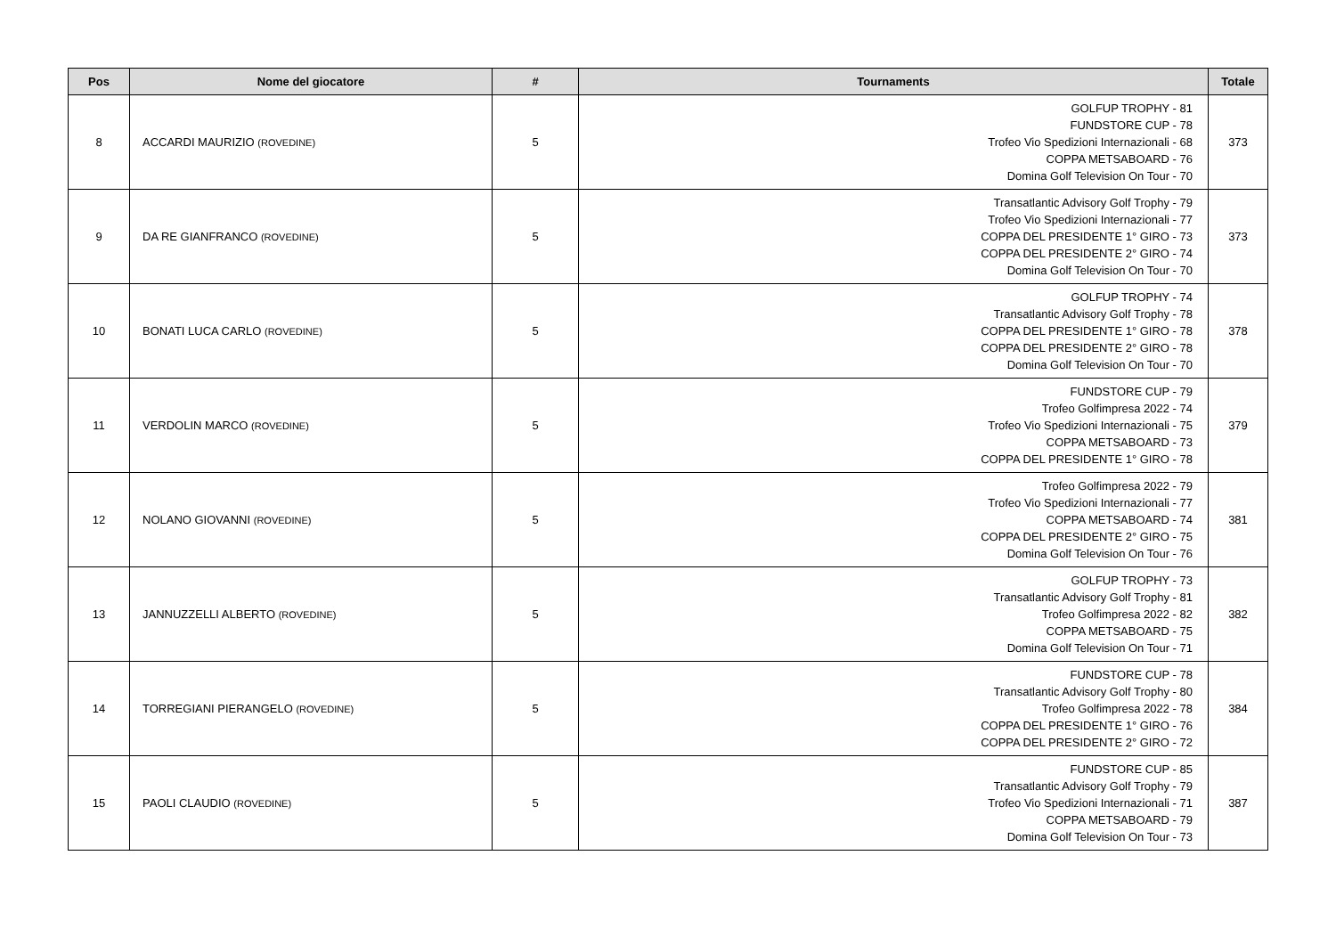| Pos | Nome del giocatore | # | Tournaments | Totale |
| --- | --- | --- | --- | --- |
| 8 | ACCARDI MAURIZIO (ROVEDINE) | 5 | GOLFUP TROPHY - 81 FUNDSTORE CUP - 78 Trofeo Vio Spedizioni Internazionali - 68 COPPA METSABOARD - 76 Domina Golf Television On Tour - 70 | 373 |
| 9 | DA RE GIANFRANCO (ROVEDINE) | 5 | Transatlantic Advisory Golf Trophy - 79 Trofeo Vio Spedizioni Internazionali - 77 COPPA DEL PRESIDENTE 1° GIRO - 73 COPPA DEL PRESIDENTE 2° GIRO - 74 Domina Golf Television On Tour - 70 | 373 |
| 10 | BONATI LUCA CARLO (ROVEDINE) | 5 | GOLFUP TROPHY - 74 Transatlantic Advisory Golf Trophy - 78 COPPA DEL PRESIDENTE 1° GIRO - 78 COPPA DEL PRESIDENTE 2° GIRO - 78 Domina Golf Television On Tour - 70 | 378 |
| 11 | VERDOLIN MARCO (ROVEDINE) | 5 | FUNDSTORE CUP - 79 Trofeo Golfimpresa 2022 - 74 Trofeo Vio Spedizioni Internazionali - 75 COPPA METSABOARD - 73 COPPA DEL PRESIDENTE 1° GIRO - 78 | 379 |
| 12 | NOLANO GIOVANNI (ROVEDINE) | 5 | Trofeo Golfimpresa 2022 - 79 Trofeo Vio Spedizioni Internazionali - 77 COPPA METSABOARD - 74 COPPA DEL PRESIDENTE 2° GIRO - 75 Domina Golf Television On Tour - 76 | 381 |
| 13 | JANNUZZELLI ALBERTO (ROVEDINE) | 5 | GOLFUP TROPHY - 73 Transatlantic Advisory Golf Trophy - 81 Trofeo Golfimpresa 2022 - 82 COPPA METSABOARD - 75 Domina Golf Television On Tour - 71 | 382 |
| 14 | TORREGIANI PIERANGELO (ROVEDINE) | 5 | FUNDSTORE CUP - 78 Transatlantic Advisory Golf Trophy - 80 Trofeo Golfimpresa 2022 - 78 COPPA DEL PRESIDENTE 1° GIRO - 76 COPPA DEL PRESIDENTE 2° GIRO - 72 | 384 |
| 15 | PAOLI CLAUDIO (ROVEDINE) | 5 | FUNDSTORE CUP - 85 Transatlantic Advisory Golf Trophy - 79 Trofeo Vio Spedizioni Internazionali - 71 COPPA METSABOARD - 79 Domina Golf Television On Tour - 73 | 387 |